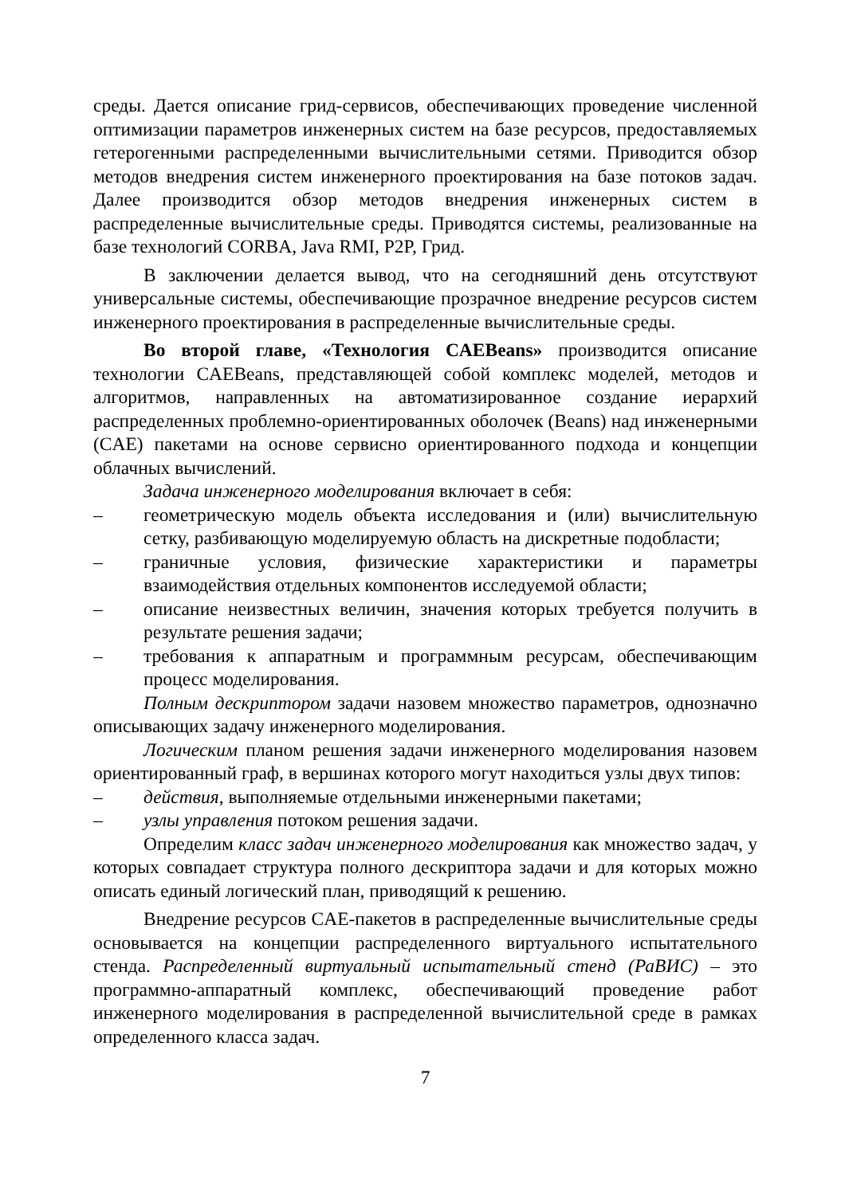среды. Дается описание грид-сервисов, обеспечивающих проведение численной оптимизации параметров инженерных систем на базе ресурсов, предоставляемых гетерогенными распределенными вычислительными сетями. Приводится обзор методов внедрения систем инженерного проектирования на базе потоков задач. Далее производится обзор методов внедрения инженерных систем в распределенные вычислительные среды. Приводятся системы, реализованные на базе технологий CORBA, Java RMI, P2P, Грид.
В заключении делается вывод, что на сегодняшний день отсутствуют универсальные системы, обеспечивающие прозрачное внедрение ресурсов систем инженерного проектирования в распределенные вычислительные среды.
Во второй главе, «Технология CAEBeans» производится описание технологии CAEBeans, представляющей собой комплекс моделей, методов и алгоритмов, направленных на автоматизированное создание иерархий распределенных проблемно-ориентированных оболочек (Beans) над инженерными (CAE) пакетами на основе сервисно ориентированного подхода и концепции облачных вычислений.
Задача инженерного моделирования включает в себя:
– геометрическую модель объекта исследования и (или) вычислительную сетку, разбивающую моделируемую область на дискретные подобласти;
– граничные условия, физические характеристики и параметры взаимодействия отдельных компонентов исследуемой области;
– описание неизвестных величин, значения которых требуется получить в результате решения задачи;
– требования к аппаратным и программным ресурсам, обеспечивающим процесс моделирования.
Полным дескриптором задачи назовем множество параметров, однозначно описывающих задачу инженерного моделирования.
Логическим планом решения задачи инженерного моделирования назовем ориентированный граф, в вершинах которого могут находиться узлы двух типов:
– действия, выполняемые отдельными инженерными пакетами;
– узлы управления потоком решения задачи.
Определим класс задач инженерного моделирования как множество задач, у которых совпадает структура полного дескриптора задачи и для которых можно описать единый логический план, приводящий к решению.
Внедрение ресурсов CAE-пакетов в распределенные вычислительные среды основывается на концепции распределенного виртуального испытательного стенда. Распределенный виртуальный испытательный стенд (РаВИС) – это программно-аппаратный комплекс, обеспечивающий проведение работ инженерного моделирования в распределенной вычислительной среде в рамках определенного класса задач.
7